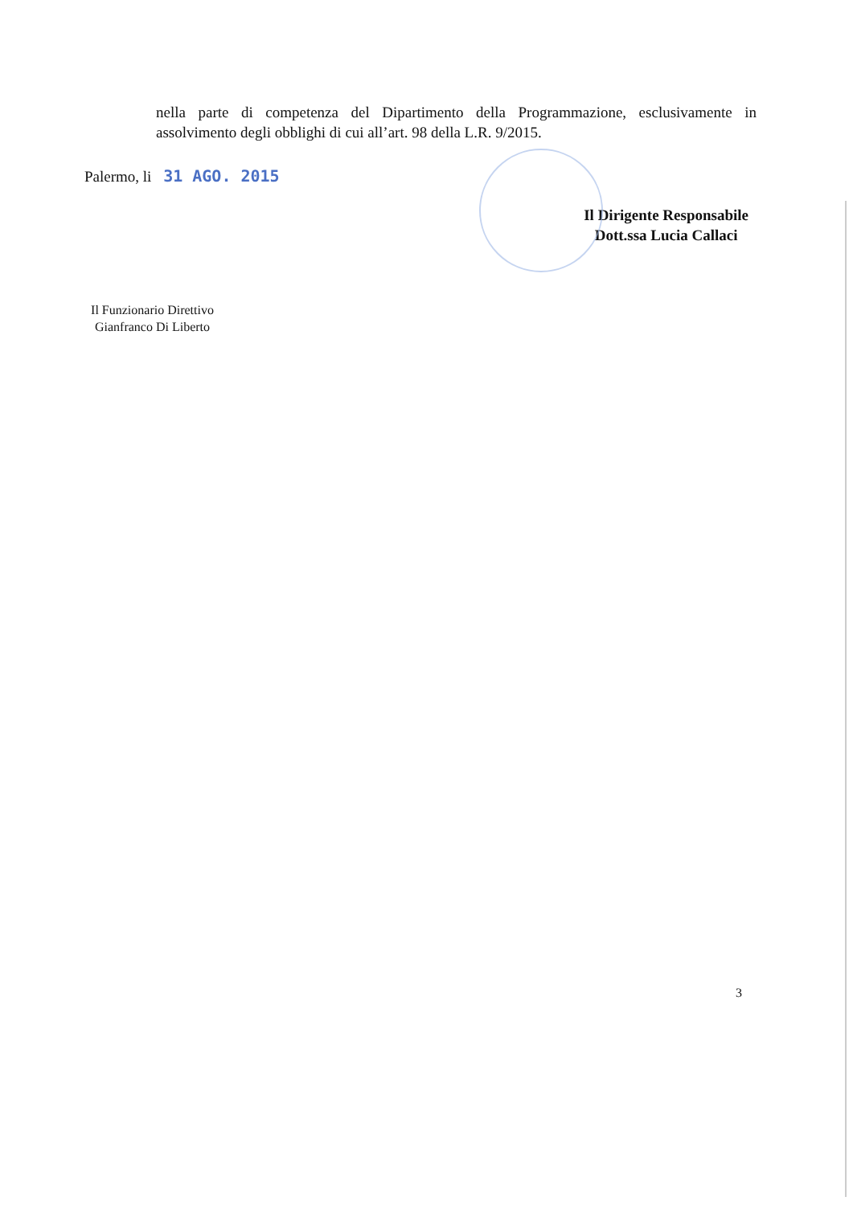nella parte di competenza del Dipartimento della Programmazione, esclusivamente in assolvimento degli obblighi di cui all’art. 98 della L.R. 9/2015.
Palermo, li 31 AGO. 2015
Il Dirigente Responsabile
Dott.ssa Lucia Callaci
Il Funzionario Direttivo
Gianfranco Di Liberto
3